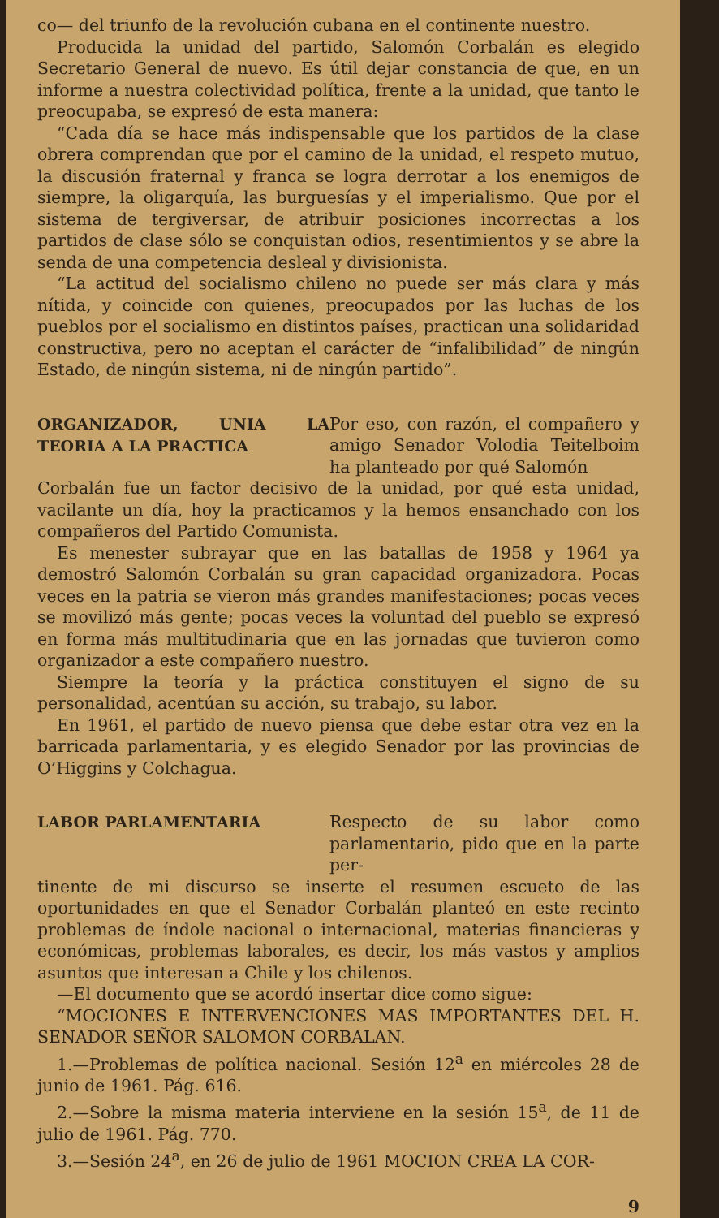co— del triunfo de la revolución cubana en el continente nuestro.
Producida la unidad del partido, Salomón Corbalán es elegido Secretario General de nuevo. Es útil dejar constancia de que, en un informe a nuestra colectividad política, frente a la unidad, que tanto le preocupaba, se expresó de esta manera:
“Cada día se hace más indispensable que los partidos de la clase obrera comprendan que por el camino de la unidad, el respeto mutuo, la discusión fraternal y franca se logra derrotar a los enemigos de siempre, la oligarquía, las burguesías y el imperialismo. Que por el sistema de tergiversar, de atribuir posiciones incorrectas a los partidos de clase sólo se conquistan odios, resentimientos y se abre la senda de una competencia desleal y divisionista.
“La actitud del socialismo chileno no puede ser más clara y más nítida, y coincide con quienes, preocupados por las luchas de los pueblos por el socialismo en distintos países, practican una solidaridad constructiva, pero no aceptan el carácter de “infalibilidad” de ningún Estado, de ningún sistema, ni de ningún partido”.
ORGANIZADOR, UNIA LA TEORIA A LA PRACTICA
Por eso, con razón, el compañero y amigo Senador Volodia Teitelboim ha planteado por qué Salomón
Corbalán fue un factor decisivo de la unidad, por qué esta unidad, vacilante un día, hoy la practicamos y la hemos ensanchado con los compañeros del Partido Comunista.
Es menester subrayar que en las batallas de 1958 y 1964 ya demostró Salomón Corbalán su gran capacidad organizadora. Pocas veces en la patria se vieron más grandes manifestaciones; pocas veces se movilizó más gente; pocas veces la voluntad del pueblo se expresó en forma más multitudinaria que en las jornadas que tuvieron como organizador a este compañero nuestro.
Siempre la teoría y la práctica constituyen el signo de su personalidad, acentúan su acción, su trabajo, su labor.
En 1961, el partido de nuevo piensa que debe estar otra vez en la barricada parlamentaria, y es elegido Senador por las provincias de O’Higgins y Colchagua.
LABOR PARLAMENTARIA
Respecto de su labor como parlamentario, pido que en la parte per-
tinente de mi discurso se inserte el resumen escueto de las oportunidades en que el Senador Corbalán planteó en este recinto problemas de índole nacional o internacional, materias financieras y económicas, problemas laborales, es decir, los más vastos y amplios asuntos que interesan a Chile y los chilenos.
—El documento que se acordó insertar dice como sigue:
“MOCIONES E INTERVENCIONES MAS IMPORTANTES DEL H. SENADOR SEÑOR SALOMON CORBALAN.
1.—Problemas de política nacional. Sesión 12<sup>a</sup> en miércoles 28 de junio de 1961. Pág. 616.
2.—Sobre la misma materia interviene en la sesión 15<sup>a</sup>, de 11 de julio de 1961. Pág. 770.
3.—Sesión 24<sup>a</sup>, en 26 de julio de 1961 MOCION CREA LA COR-
9